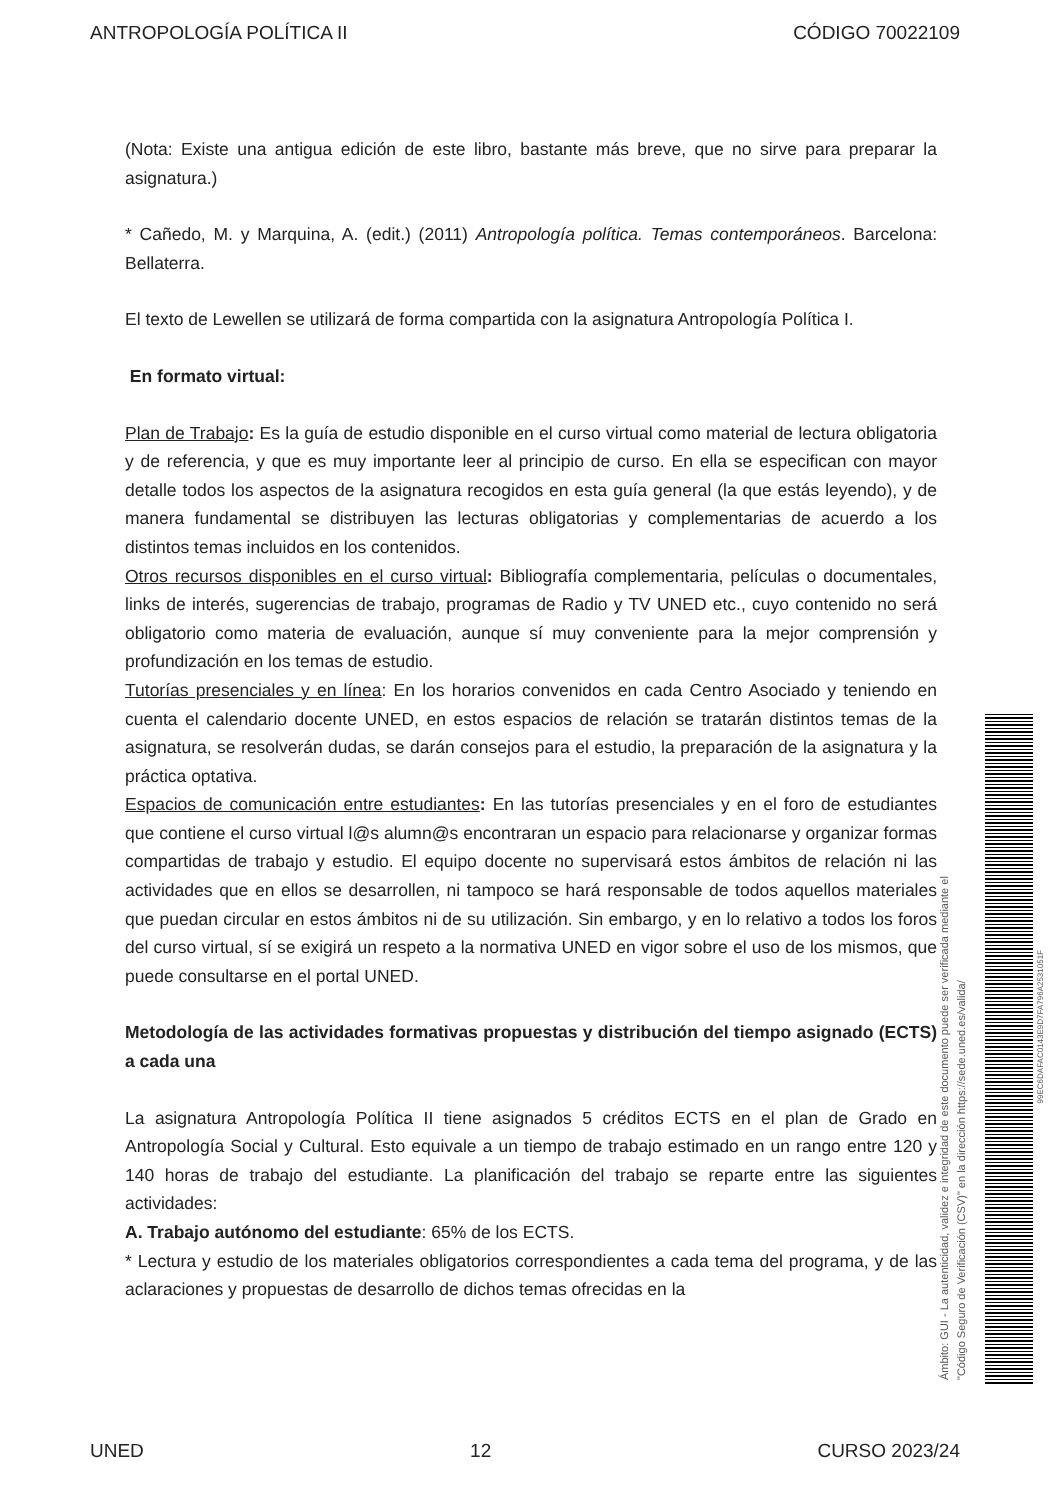ANTROPOLOGÍA POLÍTICA II CÓDIGO 70022109
(Nota: Existe una antigua edición de este libro, bastante más breve, que no sirve para preparar la asignatura.)
* Cañedo, M. y Marquina, A. (edit.) (2011) Antropología política. Temas contemporáneos. Barcelona: Bellaterra.
El texto de Lewellen se utilizará de forma compartida con la asignatura Antropología Política I.
En formato virtual:
Plan de Trabajo: Es la guía de estudio disponible en el curso virtual como material de lectura obligatoria y de referencia, y que es muy importante leer al principio de curso. En ella se especifican con mayor detalle todos los aspectos de la asignatura recogidos en esta guía general (la que estás leyendo), y de manera fundamental se distribuyen las lecturas obligatorias y complementarias de acuerdo a los distintos temas incluidos en los contenidos.
Otros recursos disponibles en el curso virtual: Bibliografía complementaria, películas o documentales, links de interés, sugerencias de trabajo, programas de Radio y TV UNED etc., cuyo contenido no será obligatorio como materia de evaluación, aunque sí muy conveniente para la mejor comprensión y profundización en los temas de estudio.
Tutorías presenciales y en línea: En los horarios convenidos en cada Centro Asociado y teniendo en cuenta el calendario docente UNED, en estos espacios de relación se tratarán distintos temas de la asignatura, se resolverán dudas, se darán consejos para el estudio, la preparación de la asignatura y la práctica optativa.
Espacios de comunicación entre estudiantes: En las tutorías presenciales y en el foro de estudiantes que contiene el curso virtual l@s alumn@s encontraran un espacio para relacionarse y organizar formas compartidas de trabajo y estudio. El equipo docente no supervisará estos ámbitos de relación ni las actividades que en ellos se desarrollen, ni tampoco se hará responsable de todos aquellos materiales que puedan circular en estos ámbitos ni de su utilización. Sin embargo, y en lo relativo a todos los foros del curso virtual, sí se exigirá un respeto a la normativa UNED en vigor sobre el uso de los mismos, que puede consultarse en el portal UNED.
Metodología de las actividades formativas propuestas y distribución del tiempo asignado (ECTS) a cada una
La asignatura Antropología Política II tiene asignados 5 créditos ECTS en el plan de Grado en Antropología Social y Cultural. Esto equivale a un tiempo de trabajo estimado en un rango entre 120 y 140 horas de trabajo del estudiante. La planificación del trabajo se reparte entre las siguientes actividades:
A. Trabajo autónomo del estudiante: 65% de los ECTS.
* Lectura y estudio de los materiales obligatorios correspondientes a cada tema del programa, y de las aclaraciones y propuestas de desarrollo de dichos temas ofrecidas en la
Ámbito: GUI - La autenticidad, validez e integridad de este documento puede ser verificada mediante el
"Código Seguro de Verificación (CSV)" en la dirección https://sede.uned.es/valida/
99EC6DAFAC0143E9D7FA796A2531051F
UNED 12 CURSO 2023/24